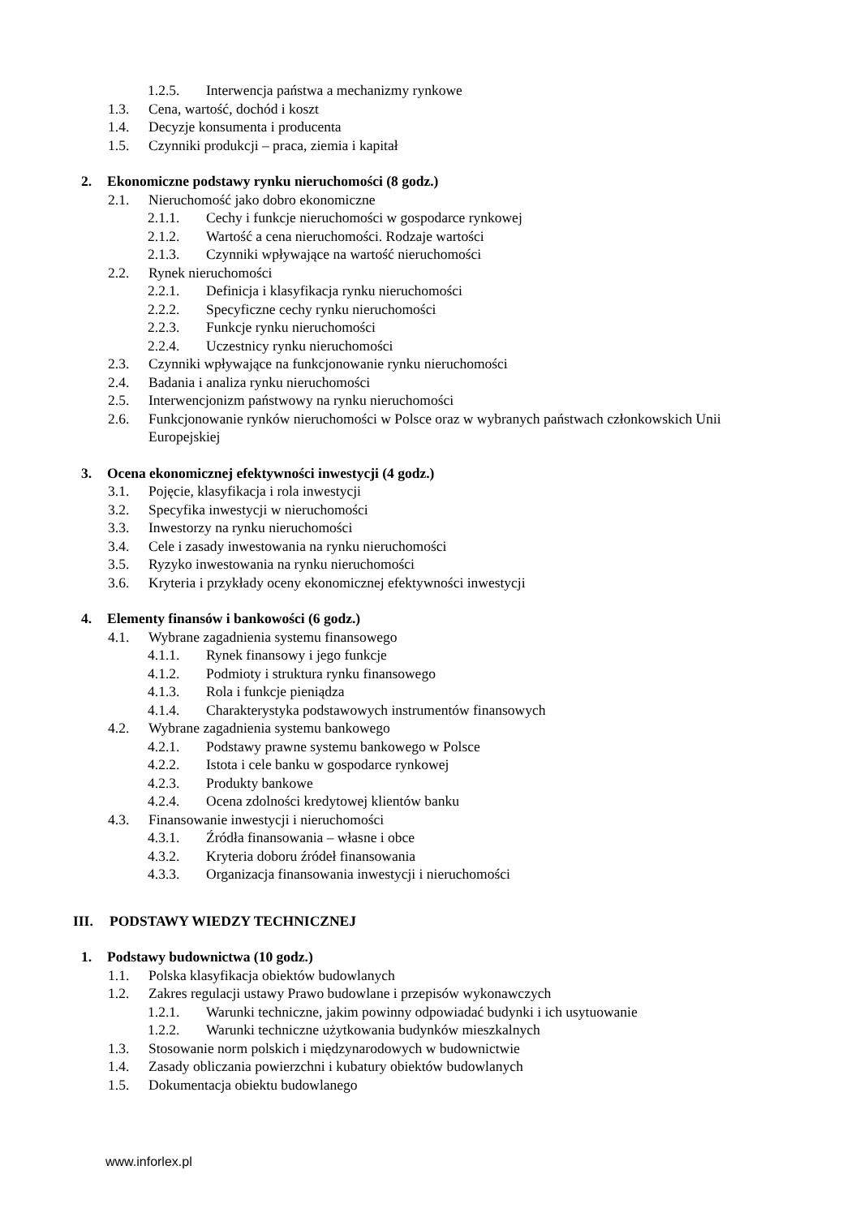1.2.5. Interwencja państwa a mechanizmy rynkowe
1.3. Cena, wartość, dochód i koszt
1.4. Decyzje konsumenta i producenta
1.5. Czynniki produkcji – praca, ziemia i kapitał
2. Ekonomiczne podstawy rynku nieruchomości (8 godz.)
2.1. Nieruchomość jako dobro ekonomiczne
2.1.1. Cechy i funkcje nieruchomości w gospodarce rynkowej
2.1.2. Wartość a cena nieruchomości. Rodzaje wartości
2.1.3. Czynniki wpływające na wartość nieruchomości
2.2. Rynek nieruchomości
2.2.1. Definicja i klasyfikacja rynku nieruchomości
2.2.2. Specyficzne cechy rynku nieruchomości
2.2.3. Funkcje rynku nieruchomości
2.2.4. Uczestnicy rynku nieruchomości
2.3. Czynniki wpływające na funkcjonowanie rynku nieruchomości
2.4. Badania i analiza rynku nieruchomości
2.5. Interwencjonizm państwowy na rynku nieruchomości
2.6. Funkcjonowanie rynków nieruchomości w Polsce oraz w wybranych państwach członkowskich Unii Europejskiej
3. Ocena ekonomicznej efektywności inwestycji (4 godz.)
3.1. Pojęcie, klasyfikacja i rola inwestycji
3.2. Specyfika inwestycji w nieruchomości
3.3. Inwestorzy na rynku nieruchomości
3.4. Cele i zasady inwestowania na rynku nieruchomości
3.5. Ryzyko inwestowania na rynku nieruchomości
3.6. Kryteria i przykłady oceny ekonomicznej efektywności inwestycji
4. Elementy finansów i bankowości (6 godz.)
4.1. Wybrane zagadnienia systemu finansowego
4.1.1. Rynek finansowy i jego funkcje
4.1.2. Podmioty i struktura rynku finansowego
4.1.3. Rola i funkcje pieniądza
4.1.4. Charakterystyka podstawowych instrumentów finansowych
4.2. Wybrane zagadnienia systemu bankowego
4.2.1. Podstawy prawne systemu bankowego w Polsce
4.2.2. Istota i cele banku w gospodarce rynkowej
4.2.3. Produkty bankowe
4.2.4. Ocena zdolności kredytowej klientów banku
4.3. Finansowanie inwestycji i nieruchomości
4.3.1. Źródła finansowania – własne i obce
4.3.2. Kryteria doboru źródeł finansowania
4.3.3. Organizacja finansowania inwestycji i nieruchomości
III. PODSTAWY WIEDZY TECHNICZNEJ
1. Podstawy budownictwa (10 godz.)
1.1. Polska klasyfikacja obiektów budowlanych
1.2. Zakres regulacji ustawy Prawo budowlane i przepisów wykonawczych
1.2.1. Warunki techniczne, jakim powinny odpowiadać budynki i ich usytuowanie
1.2.2. Warunki techniczne użytkowania budynków mieszkalnych
1.3. Stosowanie norm polskich i międzynarodowych w budownictwie
1.4. Zasady obliczania powierzchni i kubatury obiektów budowlanych
1.5. Dokumentacja obiektu budowlanego
www.inforlex.pl